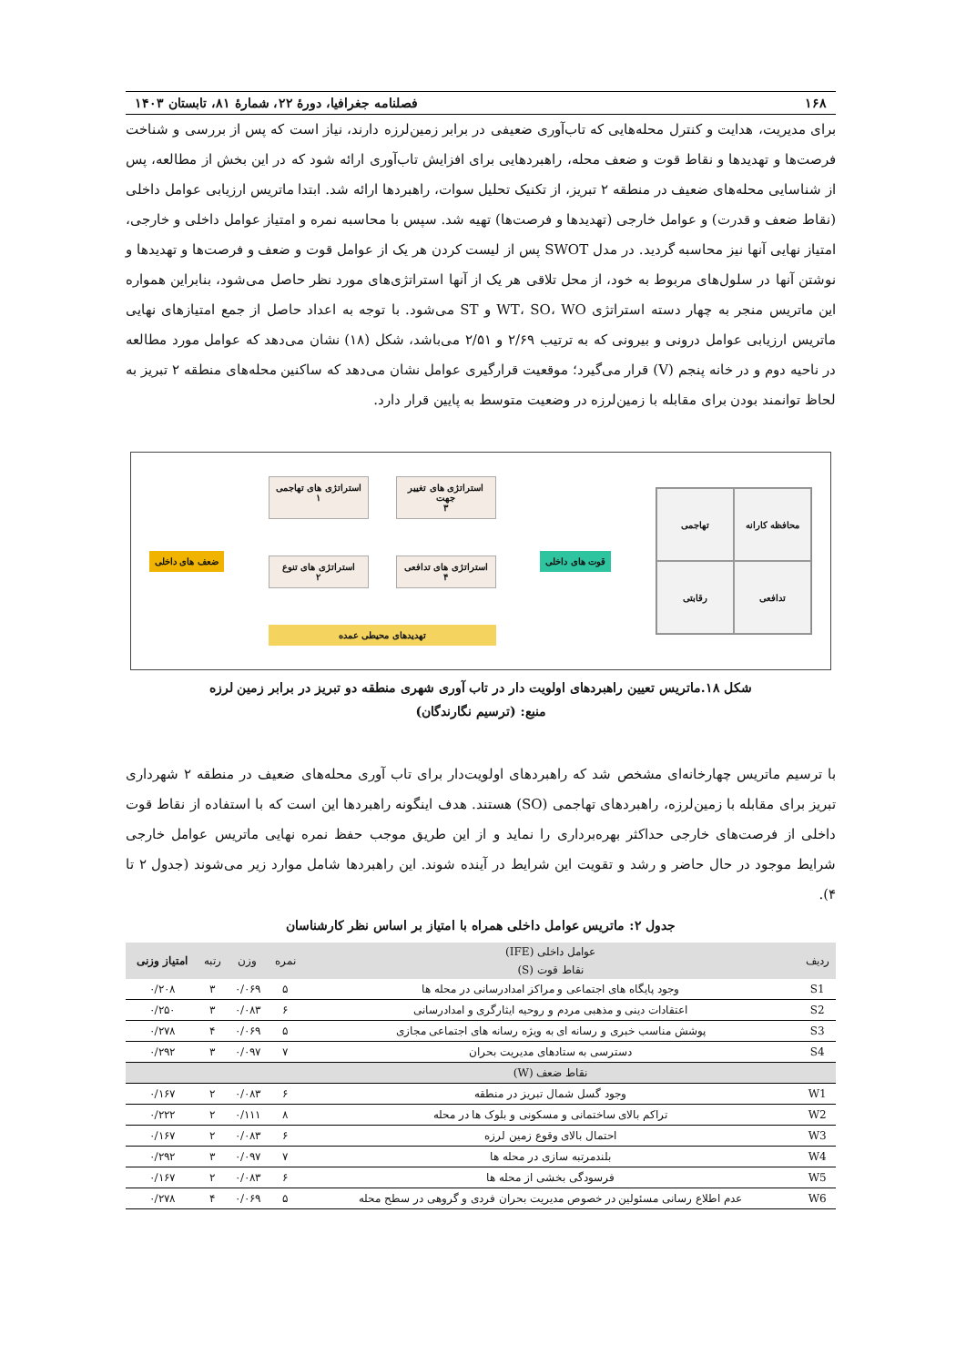۱۶۸ فصلنامه جغرافیا، دورهٔ ۲۲، شمارهٔ ۸۱، تابستان ۱۴۰۳
برای مدیریت، هدایت و کنترل محله‌هایی که تاب‌آوری ضعیفی در برابر زمین‌لرزه دارند، نیاز است که پس از بررسی و شناخت فرصت‌ها و تهدیدها و نقاط قوت و ضعف محله، راهبردهایی برای افزایش تاب‌آوری ارائه شود که در این بخش از مطالعه، پس از شناسایی محله‌های ضعیف در منطقه ۲ تبریز، از تکنیک تحلیل سوات، راهبردها ارائه شد. ابتدا ماتریس ارزیابی عوامل داخلی (نقاط ضعف و قدرت) و عوامل خارجی (تهدیدها و فرصت‌ها) تهیه شد. سپس با محاسبه نمره و امتیاز عوامل داخلی و خارجی، امتیاز نهایی آنها نیز محاسبه گردید. در مدل SWOT پس از لیست کردن هر یک از عوامل قوت و ضعف و فرصت‌ها و تهدیدها و نوشتن آنها در سلول‌های مربوط به خود، از محل تلاقی هر یک از آنها استراتژی‌های مورد نظر حاصل می‌شود، بنابراین همواره این ماتریس منجر به چهار دسته استراتژی WT، SO، WO و ST می‌شود. با توجه به اعداد حاصل از جمع امتیازهای نهایی ماتریس ارزیابی عوامل درونی و بیرونی که به ترتیب ۲/۶۹ و ۲/۵۱ می‌باشد، شکل (۱۸) نشان می‌دهد که عوامل مورد مطالعه در ناحیه دوم و در خانه پنجم (V) قرار می‌گیرد؛ موقعیت قرارگیری عوامل نشان می‌دهد که ساکنین محله‌های منطقه ۲ تبریز به لحاظ توانمند بودن برای مقابله با زمین‌لرزه در وضعیت متوسط به پایین قرار دارد.
تهاجمی
محافظه کارانه
رقابتی
تدافعی
قوت های داخلی
استراتژی های تهاجمی
۱
استراتژی های تغییر جهت
۳
استراتژی های تنوع
۲
استراتژی های تدافعی
۴
تهدیدهای محیطی عمده
ضعف های داخلی
شکل ۱۸.ماتریس تعیین راهبردهای اولویت دار در تاب آوری شهری منطقه دو تبریز در برابر زمین لرزه
منبع: (ترسیم نگارندگان)
با ترسیم ماتریس چهارخانه‌ای مشخص شد که راهبردهای اولویت‌دار برای تاب آوری محله‌های ضعیف در منطقه ۲ شهرداری تبریز برای مقابله با زمین‌لرزه، راهبردهای تهاجمی (SO) هستند. هدف اینگونه راهبردها این است که با استفاده از نقاط قوت داخلی از فرصت‌های خارجی حداکثر بهره‌برداری را نماید و از این طریق موجب حفظ نمره نهایی ماتریس عوامل خارجی شرایط موجود در حال حاضر و رشد و تقویت این شرایط در آینده شوند. این راهبردها شامل موارد زیر می‌شوند (جدول ۲ تا ۴).
جدول ۲: ماتریس عوامل داخلی همراه با امتیاز بر اساس نظر کارشناسان
| ردیف | عوامل داخلی (IFE) | نمره | وزن | رتبه | امتیاز وزنی |
| --- | --- | --- | --- | --- | --- |
| | نقاط قوت (S) | | | | |
| S1 | وجود پایگاه های اجتماعی و مراکز امدادرسانی در محله ها | ۵ | ۰/۰۶۹ | ۳ | ۰/۲۰۸ |
| S2 | اعتقادات دینی و مذهبی مردم و روحیه ایثارگری و امدادرسانی | ۶ | ۰/۰۸۳ | ۳ | ۰/۲۵۰ |
| S3 | پوشش مناسب خبری و رسانه ای به ویژه رسانه های اجتماعی مجازی | ۵ | ۰/۰۶۹ | ۴ | ۰/۲۷۸ |
| S4 | دسترسی به ستادهای مدیریت بحران | ۷ | ۰/۰۹۷ | ۳ | ۰/۲۹۲ |
| | نقاط ضعف (W) | | | | |
| W1 | وجود گسل شمال تبریز در منطقه | ۶ | ۰/۰۸۳ | ۲ | ۰/۱۶۷ |
| W2 | تراکم بالای ساختمانی و مسکونی و بلوک ها در محله | ۸ | ۰/۱۱۱ | ۲ | ۰/۲۲۲ |
| W3 | احتمال بالای وقوع زمین لرزه | ۶ | ۰/۰۸۳ | ۲ | ۰/۱۶۷ |
| W4 | بلندمرتبه سازی در محله ها | ۷ | ۰/۰۹۷ | ۳ | ۰/۲۹۲ |
| W5 | فرسودگی بخشی از محله ها | ۶ | ۰/۰۸۳ | ۲ | ۰/۱۶۷ |
| W6 | عدم اطلاع رسانی مسئولین در خصوص مدیریت بحران فردی و گروهی در سطح محله | ۵ | ۰/۰۶۹ | ۴ | ۰/۲۷۸ |